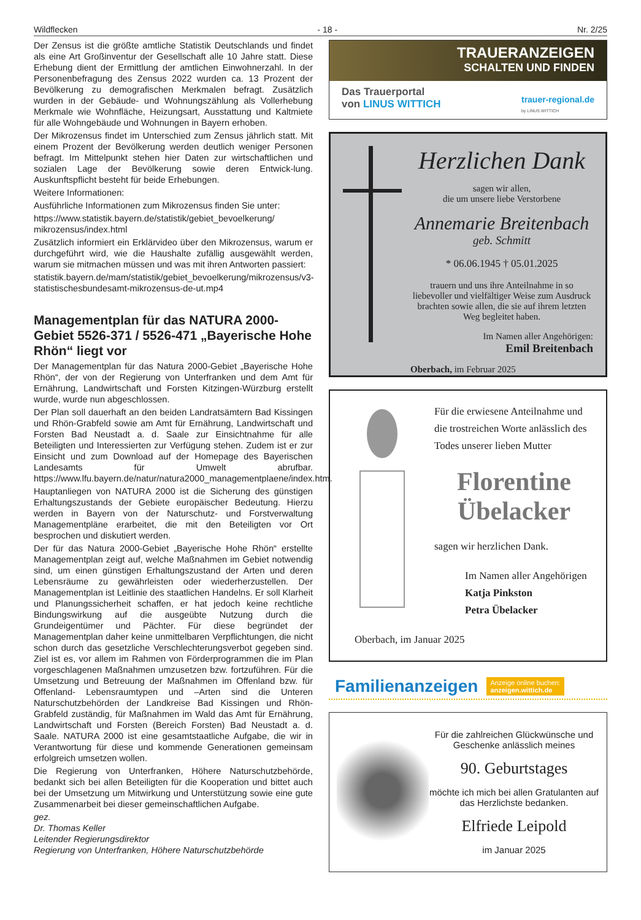Wildflecken - 18 - Nr. 2/25
Der Zensus ist die größte amtliche Statistik Deutschlands und findet als eine Art Großinventur der Gesellschaft alle 10 Jahre statt. Diese Erhebung dient der Ermittlung der amtlichen Einwohnerzahl. In der Personenbefragung des Zensus 2022 wurden ca. 13 Prozent der Bevölkerung zu demografischen Merkmalen befragt. Zusätzlich wurden in der Gebäude- und Wohnungszählung als Vollerhebung Merkmale wie Wohnfläche, Heizungsart, Ausstattung und Kaltmiete für alle Wohngebäude und Wohnungen in Bayern erhoben.
Der Mikrozensus findet im Unterschied zum Zensus jährlich statt. Mit einem Prozent der Bevölkerung werden deutlich weniger Personen befragt. Im Mittelpunkt stehen hier Daten zur wirtschaftlichen und sozialen Lage der Bevölkerung sowie deren Entwick-lung. Auskunftspflicht besteht für beide Erhebungen.
Weitere Informationen:
Ausführliche Informationen zum Mikrozensus finden Sie unter:
https://www.statistik.bayern.de/statistik/gebiet_bevoelkerung/ mikrozensus/index.html
Zusätzlich informiert ein Erklärvideo über den Mikrozensus, warum er durchgeführt wird, wie die Haushalte zufällig ausgewählt werden, warum sie mitmachen müssen und was mit ihren Antworten passiert:
statistik.bayern.de/mam/statistik/gebiet_bevoelkerung/mikrozensus/v3-statistischesbundesamt-mikrozensus-de-ut.mp4
Managementplan für das NATURA 2000-Gebiet 5526-371 / 5526-471 „Bayerische Hohe Rhön“ liegt vor
Der Managementplan für das Natura 2000-Gebiet „Bayerische Hohe Rhön“, der von der Regierung von Unterfranken und dem Amt für Ernährung, Landwirtschaft und Forsten Kitzingen-Würzburg erstellt wurde, wurde nun abgeschlossen.
Der Plan soll dauerhaft an den beiden Landratsämtern Bad Kissingen und Rhön-Grabfeld sowie am Amt für Ernährung, Landwirtschaft und Forsten Bad Neustadt a. d. Saale zur Einsichtnahme für alle Beteiligten und Interessierten zur Verfügung stehen. Zudem ist er zur Einsicht und zum Download auf der Homepage des Bayerischen Landesamts für Umwelt abrufbar. https://www.lfu.bayern.de/natur/natura2000_managementplaene/index.htm.
Hauptanliegen von NATURA 2000 ist die Sicherung des günstigen Erhaltungszustands der Gebiete europäischer Bedeutung. Hierzu werden in Bayern von der Naturschutz- und Forstverwaltung Managementpläne erarbeitet, die mit den Beteiligten vor Ort besprochen und diskutiert werden.
Der für das Natura 2000-Gebiet „Bayerische Hohe Rhön“ erstellte Managementplan zeigt auf, welche Maßnahmen im Gebiet notwendig sind, um einen günstigen Erhaltungszustand der Arten und deren Lebensräume zu gewährleisten oder wiederherzustellen. Der Managementplan ist Leitlinie des staatlichen Handelns. Er soll Klarheit und Planungssicherheit schaffen, er hat jedoch keine rechtliche Bindungswirkung auf die ausgeübte Nutzung durch die Grundeigentümer und Pächter. Für diese begründet der Managementplan daher keine unmittelbaren Verpflichtungen, die nicht schon durch das gesetzliche Verschlechterungsverbot gegeben sind. Ziel ist es, vor allem im Rahmen von Förderprogrammen die im Plan vorgeschlagenen Maßnahmen umzusetzen bzw. fortzuführen. Für die Umsetzung und Betreuung der Maßnahmen im Offenland bzw. für Offenland- Lebensraumtypen und –Arten sind die Unteren Naturschutzbehörden der Landkreise Bad Kissingen und Rhön-Grabfeld zuständig, für Maßnahmen im Wald das Amt für Ernährung, Landwirtschaft und Forsten (Bereich Forsten) Bad Neustadt a. d. Saale. NATURA 2000 ist eine gesamtstaatliche Aufgabe, die wir in Verantwortung für diese und kommende Generationen gemeinsam erfolgreich umsetzen wollen.
Die Regierung von Unterfranken, Höhere Naturschutzbehörde, bedankt sich bei allen Beteiligten für die Kooperation und bittet auch bei der Umsetzung um Mitwirkung und Unterstützung sowie eine gute Zusammenarbeit bei dieser gemeinschaftlichen Aufgabe.
gez.
Dr. Thomas Keller
Leitender Regierungsdirektor
Regierung von Unterfranken, Höhere Naturschutzbehörde
TRAUERANZEIGEN
SCHALTEN UND FINDEN
Das Trauerportal
von LINUS WITTICH
trauer-regional.de
by LINUS WITTICH
Herzlichen Dank
sagen wir allen,
die um unsere liebe Verstorbene
Annemarie Breitenbach
geb. Schmitt
* 06.06.1945 † 05.01.2025
trauern und uns ihre Anteilnahme in so liebevoller und vielfältiger Weise zum Ausdruck brachten sowie allen, die sie auf ihrem letzten Weg begleitet haben.
Im Namen aller Angehörigen:
Emil Breitenbach
Oberbach, im Februar 2025
Für die erwiesene Anteilnahme und die trostreichen Worte anlässlich des Todes unserer lieben Mutter
Florentine
Übelacker
sagen wir herzlichen Dank.
Im Namen aller Angehörigen
Katja Pinkston
Petra Übelacker
Oberbach, im Januar 2025
Familienanzeigen Anzeige online buchen:
anzeigen.wittich.de
Für die zahlreichen Glückwünsche und Geschenke anlässlich meines
90. Geburtstages
möchte ich mich bei allen Gratulanten auf das Herzlichste bedanken.
Elfriede Leipold
im Januar 2025